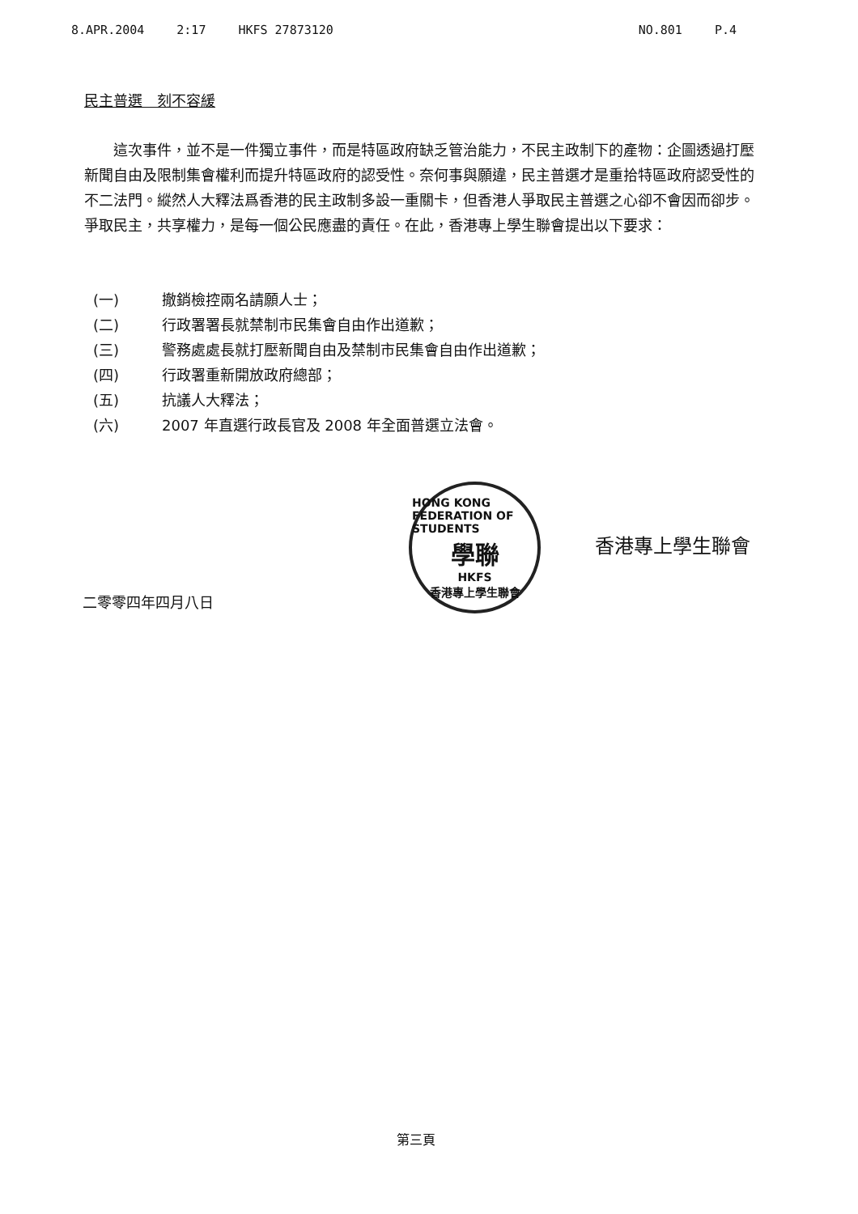8.APR.2004 2:17 HKFS 27873120 NO.801 P.4
民主普選　刻不容緩
　　這次事件，並不是一件獨立事件，而是特區政府缺乏管治能力，不民主政制下的產物：企圖透過打壓新聞自由及限制集會權利而提升特區政府的認受性。奈何事與願違，民主普選才是重拾特區政府認受性的不二法門。縱然人大釋法爲香港的民主政制多設一重關卡，但香港人爭取民主普選之心卻不會因而卻步。爭取民主，共享權力，是每一個公民應盡的責任。在此，香港專上學生聯會提出以下要求：
(一) 撤銷檢控兩名請願人士；
(二) 行政署署長就禁制市民集會自由作出道歉；
(三) 警務處處長就打壓新聞自由及禁制市民集會自由作出道歉；
(四) 行政署重新開放政府總部；
(五) 抗議人大釋法；
(六) 2007 年直選行政長官及 2008 年全面普選立法會。
HONG KONG FEDERATION OF STUDENTS
學聯
HKFS
香港專上學生聯會
香港專上學生聯會
二零零四年四月八日
第三頁